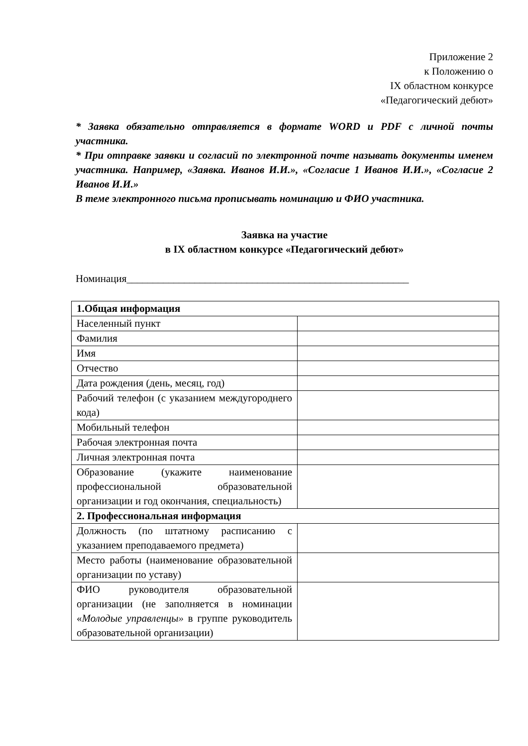Приложение 2
к Положению о
IX областном конкурсе
«Педагогический дебют»
* Заявка обязательно отправляется в формате WORD и PDF с личной почты участника.
* При отправке заявки и согласий по электронной почте называть документы именем участника. Например, «Заявка. Иванов И.И.», «Согласие 1 Иванов И.И.», «Согласие 2 Иванов И.И.»
В теме электронного письма прописывать номинацию и ФИО участника.
Заявка на участие
в IX областном конкурсе «Педагогический дебют»
Номинация______________________________________________________
| 1.Общая информация | |
| Населенный пункт | |
| Фамилия | |
| Имя | |
| Отчество | |
| Дата рождения (день, месяц, год) | |
| Рабочий телефон (с указанием междугороднего кода) | |
| Мобильный телефон | |
| Рабочая электронная почта | |
| Личная электронная почта | |
| Образование (укажите наименование профессиональной образовательной организации и год окончания, специальность) | |
| 2. Профессиональная информация | |
| Должность (по штатному расписанию с указанием преподаваемого предмета) | |
| Место работы (наименование образовательной организации по уставу) | |
| ФИО руководителя образовательной организации (не заполняется в номинации « Молодые управленцы» в группе руководитель образовательной организации) | |